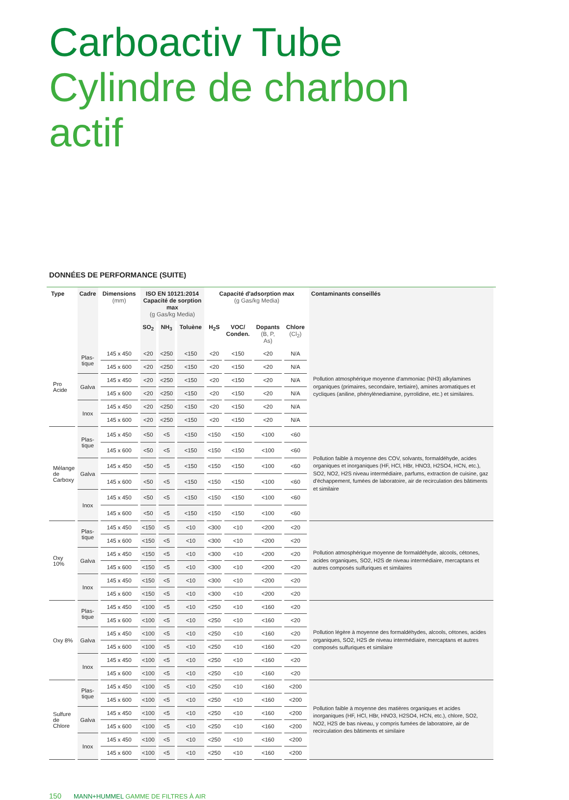Carboactiv Tube
Cylindre de charbon actif
DONNÉES DE PERFORMANCE (SUITE)
| Type | Cadre | Dimensions (mm) | ISO EN 10121:2014 Capacité de sorption max (g Gas/kg Media) | | | Capacité d'adsorption max (g Gas/kg Media) | | | | Contaminants conseillés |
| --- | --- | --- | --- | --- | --- | --- | --- | --- | --- | --- |
| | | | SO<sub>2</sub> | NH<sub>3</sub> | Toluène | H<sub>2</sub>S | VOC/ Conden. | Dopants (B, P, As) | Chlore (Cl<sub>2</sub>) | |
| Pro Acide | Plas- tique | 145 x 450 | <20 | <250 | <150 | <20 | <150 | <20 | N/A | Pollution atmosphérique moyenne d'ammoniac (NH3) alkylamines organiques (primaires, secondaire, tertiaire), amines aromatiques et cycliques (aniline, phénylènediamine, pyrrolidine, etc.) et similaires. |
| | | 145 x 600 | <20 | <250 | <150 | <20 | <150 | <20 | N/A | |
| | Galva | 145 x 450 | <20 | <250 | <150 | <20 | <150 | <20 | N/A | |
| | | 145 x 600 | <20 | <250 | <150 | <20 | <150 | <20 | N/A | |
| | Inox | 145 x 450 | <20 | <250 | <150 | <20 | <150 | <20 | N/A | |
| | | 145 x 600 | <20 | <250 | <150 | <20 | <150 | <20 | N/A | |
| Mélange de Carboxy | Plas- tique | 145 x 450 | <50 | <5 | <150 | <150 | <150 | <100 | <60 | Pollution faible à moyenne des COV, solvants, formaldéhyde, acides organiques et inorganiques (HF, HCl, HBr, HNO3, H2SO4, HCN, etc.), SO2, NO2, H2S niveau intermédiaire, parfums, extraction de cuisine, gaz d'échappement, fumées de laboratoire, air de recirculation des bâtiments et similaire |
| | | 145 x 600 | <50 | <5 | <150 | <150 | <150 | <100 | <60 | |
| | Galva | 145 x 450 | <50 | <5 | <150 | <150 | <150 | <100 | <60 | |
| | | 145 x 600 | <50 | <5 | <150 | <150 | <150 | <100 | <60 | |
| | Inox | 145 x 450 | <50 | <5 | <150 | <150 | <150 | <100 | <60 | |
| | | 145 x 600 | <50 | <5 | <150 | <150 | <150 | <100 | <60 | |
| Oxy 10% | Plas- tique | 145 x 450 | <150 | <5 | <10 | <300 | <10 | <200 | <20 | Pollution atmosphérique moyenne de formaldéhyde, alcools, cétones, acides organiques, SO2, H2S de niveau intermédiaire, mercaptans et autres composés sulfuriques et similaires |
| | | 145 x 600 | <150 | <5 | <10 | <300 | <10 | <200 | <20 | |
| | Galva | 145 x 450 | <150 | <5 | <10 | <300 | <10 | <200 | <20 | |
| | | 145 x 600 | <150 | <5 | <10 | <300 | <10 | <200 | <20 | |
| | Inox | 145 x 450 | <150 | <5 | <10 | <300 | <10 | <200 | <20 | |
| | | 145 x 600 | <150 | <5 | <10 | <300 | <10 | <200 | <20 | |
| Oxy 8% | Plas- tique | 145 x 450 | <100 | <5 | <10 | <250 | <10 | <160 | <20 | Pollution légère à moyenne des formaldéhydes, alcools, cétones, acides organiques, SO2, H2S de niveau intermédiaire, mercaptans et autres composés sulfuriques et similaire |
| | | 145 x 600 | <100 | <5 | <10 | <250 | <10 | <160 | <20 | |
| | Galva | 145 x 450 | <100 | <5 | <10 | <250 | <10 | <160 | <20 | |
| | | 145 x 600 | <100 | <5 | <10 | <250 | <10 | <160 | <20 | |
| | Inox | 145 x 450 | <100 | <5 | <10 | <250 | <10 | <160 | <20 | |
| | | 145 x 600 | <100 | <5 | <10 | <250 | <10 | <160 | <20 | |
| Sulfure de Chlore | Plas- tique | 145 x 450 | <100 | <5 | <10 | <250 | <10 | <160 | <200 | Pollution faible à moyenne des matières organiques et acides inorganiques (HF, HCl, HBr, HNO3, H2SO4, HCN, etc.), chlore, SO2, NO2, H2S de bas niveau, y compris fumées de laboratoire, air de recirculation des bâtiments et similaire |
| | | 145 x 600 | <100 | <5 | <10 | <250 | <10 | <160 | <200 | |
| | Galva | 145 x 450 | <100 | <5 | <10 | <250 | <10 | <160 | <200 | |
| | | 145 x 600 | <100 | <5 | <10 | <250 | <10 | <160 | <200 | |
| | Inox | 145 x 450 | <100 | <5 | <10 | <250 | <10 | <160 | <200 | |
| | | 145 x 600 | <100 | <5 | <10 | <250 | <10 | <160 | <200 | |
150 MANN+HUMMEL GAMME DE FILTRES À AIR